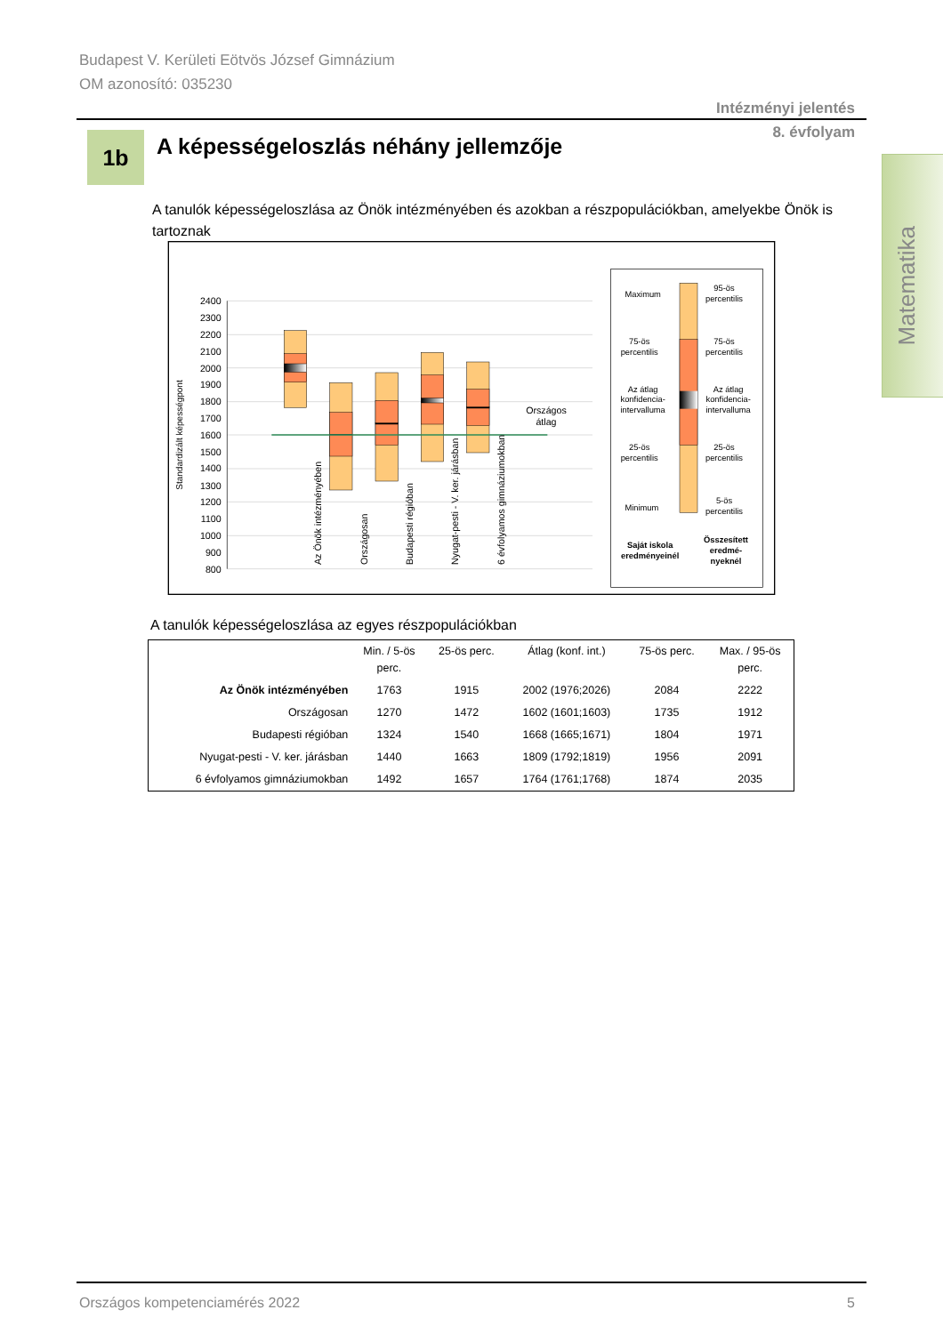Budapest V. Kerületi Eötvös József Gimnázium
OM azonosító: 035230
Intézményi jelentés
8. évfolyam
Matematika
1b
A képességeloszlás néhány jellemzője
A tanulók képességeloszlása az Önök intézményében és azokban a részpopulációkban, amelyekbe Önök is tartoznak
2400
2300
2200
2100
2000
1900
1800
1700
1600
1500
1400
1300
1200
1100
1000
900
800
Standardizált képességpont
Országos
átlag
Az Önök intézményében
Országosan
Budapesti régióban
Nyugat-pesti - V. ker. járásban
6 évfolyamos gimnáziumokban
Maximum
75-ös
percentilis
Az átlag
konfidencia-
intervalluma
25-ös
percentilis
Minimum
Saját iskola
eredményeinél
95-ös
percentilis
75-ös
percentilis
Az átlag
konfidencia-
intervalluma
25-ös
percentilis
5-ös
percentilis
Összesített
eredmé-
nyeknél
A tanulók képességeloszlása az egyes részpopulációkban
| | Min. / 5-ös perc. | 25-ös perc. | Átlag (konf. int.) | 75-ös perc. | Max. / 95-ös perc. |
| --- | --- | --- | --- | --- | --- |
| Az Önök intézményében | 1763 | 1915 | 2002 (1976;2026) | 2084 | 2222 |
| Országosan | 1270 | 1472 | 1602 (1601;1603) | 1735 | 1912 |
| Budapesti régióban | 1324 | 1540 | 1668 (1665;1671) | 1804 | 1971 |
| Nyugat-pesti - V. ker. járásban | 1440 | 1663 | 1809 (1792;1819) | 1956 | 2091 |
| 6 évfolyamos gimnáziumokban | 1492 | 1657 | 1764 (1761;1768) | 1874 | 2035 |
Országos kompetenciamérés 2022 5